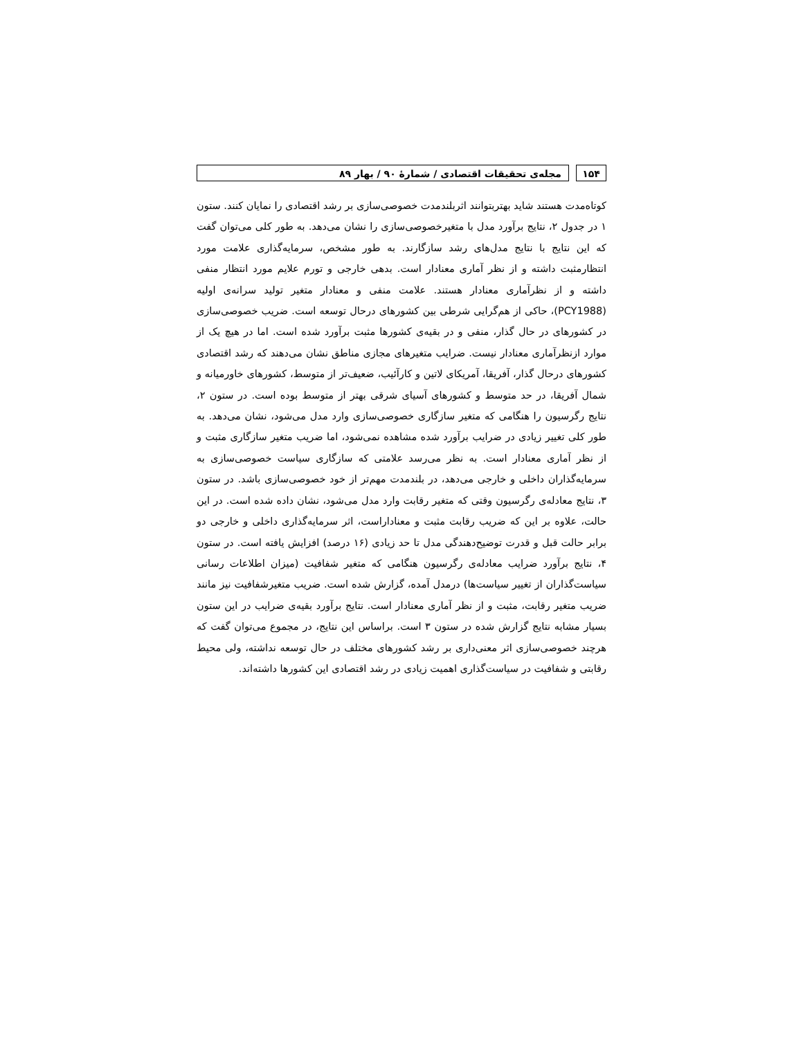۱۵۴ مجله‌ی تحقیقات اقتصادی / شمارهٔ ۹۰ / بهار ۸۹
کوتاه‌مدت هستند شاید بهتربتوانند اثربلندمدت خصوصی‌سازی بر رشد اقتصادی را نمایان کنند. ستون ۱ در جدول ۲، نتایج برآورد مدل با متغیرخصوصی‌سازی را نشان می‌دهد. به طور کلی می‌توان گفت که این نتایج با نتایج مدل‌های رشد سازگارند. به طور مشخص، سرمایه‌گذاری علامت مورد انتظارمثبت داشته و از نظر آماری معنادار است. بدهی خارجی و تورم علایم مورد انتظار منفی داشته و از نظرآماری معنادار هستند. علامت منفی و معنادار متغیر تولید سرانه‌ی اولیه (PCY1988)، حاکی از هم‌گرایی شرطی بین کشورهای درحال توسعه است. ضریب خصوصی‌سازی در کشورهای در حال گذار، منفی و در بقیه‌ی کشورها مثبت برآورد شده است. اما در هیچ یک از موارد ازنظرآماری معنادار نیست. ضرایب متغیرهای مجازی مناطق نشان می‌دهند که رشد اقتصادی کشورهای درحال گذار، آفریقا، آمریکای لاتین و کارآئیب، ضعیف‌تر از متوسط، کشورهای خاورمیانه و شمال آفریقا، در حد متوسط و کشورهای آسیای شرقی بهتر از متوسط بوده است. در ستون ۲، نتایج رگرسیون را هنگامی که متغیر سازگاری خصوصی‌سازی وارد مدل می‌شود، نشان می‌دهد. به طور کلی تغییر زیادی در ضرایب برآورد شده مشاهده نمی‌شود، اما ضریب متغیر سازگاری مثبت و از نظر آماری معنادار است. به نظر می‌رسد علامتی که سازگاری سیاست خصوصی‌سازی به سرمایه‌گذاران داخلی و خارجی می‌دهد، در بلندمدت مهم‌تر از خود خصوصی‌سازی باشد. در ستون ۳، نتایج معادله‌ی رگرسیون وقتی که متغیر رقابت وارد مدل می‌شود، نشان داده شده است. در این حالت، علاوه بر این که ضریب رقابت مثبت و معناداراست، اثر سرمایه‌گذاری داخلی و خارجی دو برابر حالت قبل و قدرت توضیح‌دهندگی مدل تا حد زیادی (۱۶ درصد) افزایش یافته است. در ستون ۴، نتایج برآورد ضرایب معادله‌ی رگرسیون هنگامی که متغیر شفافیت (میزان اطلاعات رسانی سیاست‌گذاران از تغییر سیاست‌ها) درمدل آمده، گزارش شده است. ضریب متغیرشفافیت نیز مانند ضریب متغیر رقابت، مثبت و از نظر آماری معنادار است. نتایج برآورد بقیه‌ی ضرایب در این ستون بسیار مشابه نتایج گزارش شده در ستون ۳ است. براساس این نتایج، در مجموع می‌توان گفت که هرچند خصوصی‌سازی اثر معنی‌داری بر رشد کشورهای مختلف در حال توسعه نداشته، ولی محیط رقابتی و شفافیت در سیاست‌گذاری اهمیت زیادی در رشد اقتصادی این کشورها داشته‌اند.